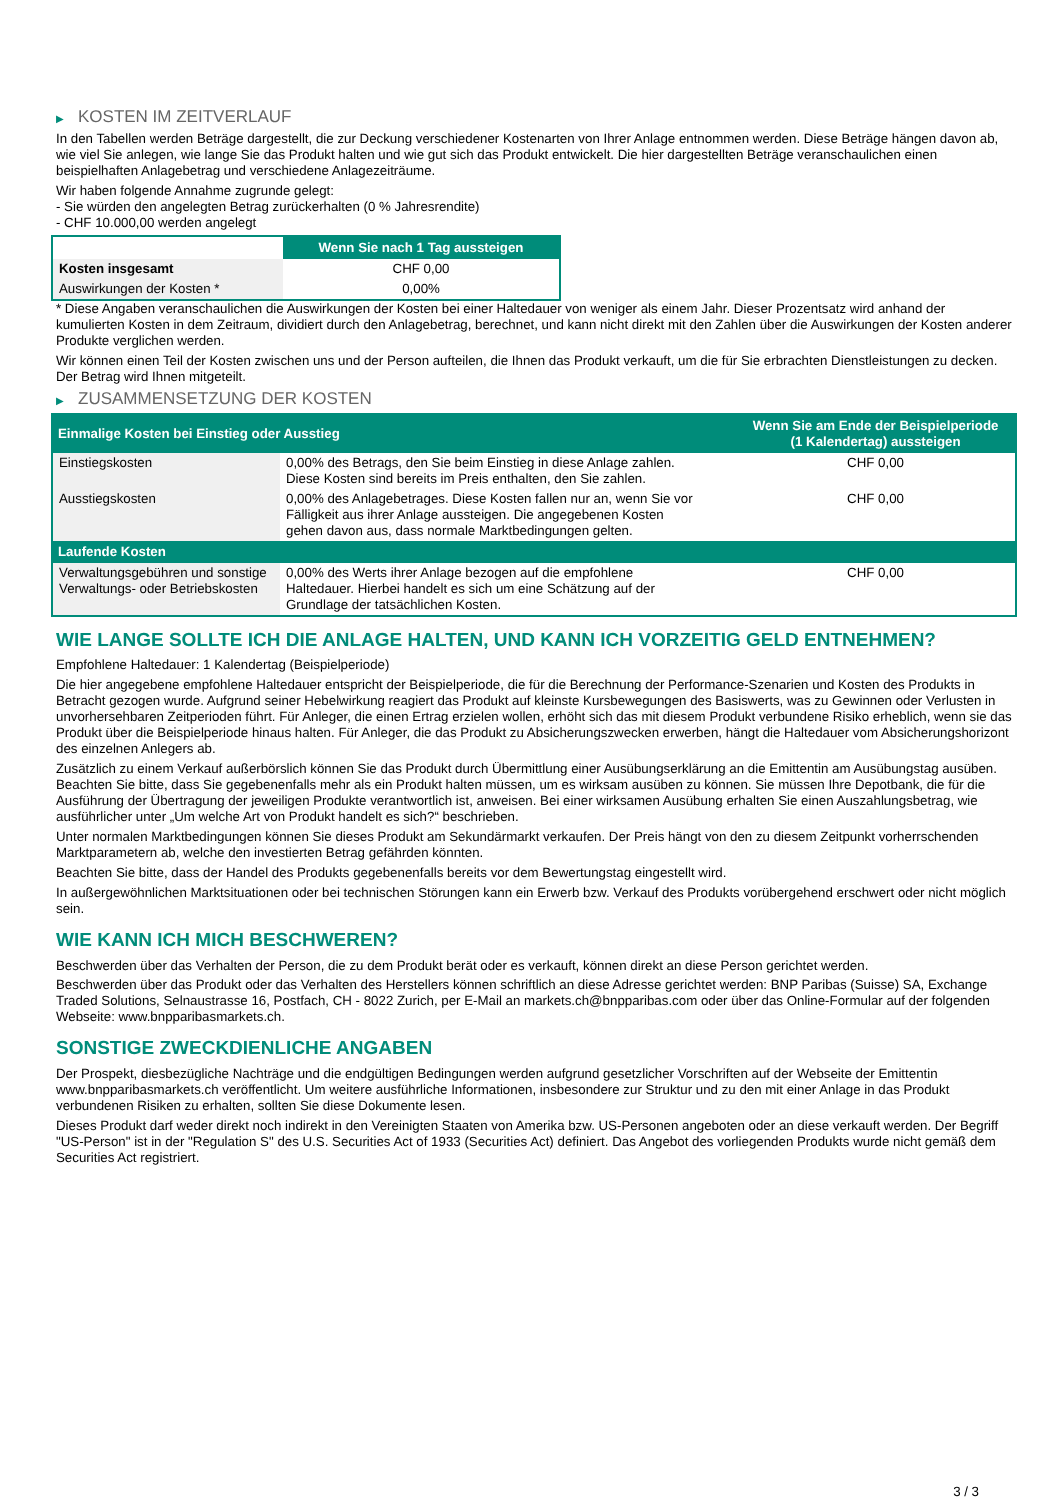▶ KOSTEN IM ZEITVERLAUF
In den Tabellen werden Beträge dargestellt, die zur Deckung verschiedener Kostenarten von Ihrer Anlage entnommen werden. Diese Beträge hängen davon ab, wie viel Sie anlegen, wie lange Sie das Produkt halten und wie gut sich das Produkt entwickelt. Die hier dargestellten Beträge veranschaulichen einen beispielhaften Anlagebetrag und verschiedene Anlagezeiträume.
Wir haben folgende Annahme zugrunde gelegt:
- Sie würden den angelegten Betrag zurückerhalten (0 % Jahresrendite)
- CHF 10.000,00 werden angelegt
| | Wenn Sie nach 1 Tag aussteigen |
| --- | --- |
| Kosten insgesamt | CHF 0,00 |
| Auswirkungen der Kosten * | 0,00% |
* Diese Angaben veranschaulichen die Auswirkungen der Kosten bei einer Haltedauer von weniger als einem Jahr. Dieser Prozentsatz wird anhand der kumulierten Kosten in dem Zeitraum, dividiert durch den Anlagebetrag, berechnet, und kann nicht direkt mit den Zahlen über die Auswirkungen der Kosten anderer Produkte verglichen werden.
Wir können einen Teil der Kosten zwischen uns und der Person aufteilen, die Ihnen das Produkt verkauft, um die für Sie erbrachten Dienstleistungen zu decken. Der Betrag wird Ihnen mitgeteilt.
▶ ZUSAMMENSETZUNG DER KOSTEN
| Einmalige Kosten bei Einstieg oder Ausstieg | | Wenn Sie am Ende der Beispielperiode (1 Kalendertag) aussteigen |
| --- | --- | --- |
| Einstiegskosten | 0,00% des Betrags, den Sie beim Einstieg in diese Anlage zahlen. Diese Kosten sind bereits im Preis enthalten, den Sie zahlen. | CHF 0,00 |
| Ausstiegskosten | 0,00% des Anlagebetrages. Diese Kosten fallen nur an, wenn Sie vor Fälligkeit aus ihrer Anlage aussteigen. Die angegebenen Kosten gehen davon aus, dass normale Marktbedingungen gelten. | CHF 0,00 |
| Laufende Kosten | | |
| Verwaltungsgebühren und sonstige Verwaltungs- oder Betriebskosten | 0,00% des Werts ihrer Anlage bezogen auf die empfohlene Haltedauer. Hierbei handelt es sich um eine Schätzung auf der Grundlage der tatsächlichen Kosten. | CHF 0,00 |
WIE LANGE SOLLTE ICH DIE ANLAGE HALTEN, UND KANN ICH VORZEITIG GELD ENTNEHMEN?
Empfohlene Haltedauer: 1 Kalendertag (Beispielperiode)
Die hier angegebene empfohlene Haltedauer entspricht der Beispielperiode, die für die Berechnung der Performance-Szenarien und Kosten des Produkts in Betracht gezogen wurde. Aufgrund seiner Hebelwirkung reagiert das Produkt auf kleinste Kursbewegungen des Basiswerts, was zu Gewinnen oder Verlusten in unvorhersehbaren Zeitperioden führt. Für Anleger, die einen Ertrag erzielen wollen, erhöht sich das mit diesem Produkt verbundene Risiko erheblich, wenn sie das Produkt über die Beispielperiode hinaus halten. Für Anleger, die das Produkt zu Absicherungszwecken erwerben, hängt die Haltedauer vom Absicherungshorizont des einzelnen Anlegers ab.
Zusätzlich zu einem Verkauf außerbörslich können Sie das Produkt durch Übermittlung einer Ausübungserklärung an die Emittentin am Ausübungstag ausüben. Beachten Sie bitte, dass Sie gegebenenfalls mehr als ein Produkt halten müssen, um es wirksam ausüben zu können. Sie müssen Ihre Depotbank, die für die Ausführung der Übertragung der jeweiligen Produkte verantwortlich ist, anweisen. Bei einer wirksamen Ausübung erhalten Sie einen Auszahlungsbetrag, wie ausführlicher unter „Um welche Art von Produkt handelt es sich?“ beschrieben.
Unter normalen Marktbedingungen können Sie dieses Produkt am Sekundärmarkt verkaufen. Der Preis hängt von den zu diesem Zeitpunkt vorherrschenden Marktparametern ab, welche den investierten Betrag gefährden könnten.
Beachten Sie bitte, dass der Handel des Produkts gegebenenfalls bereits vor dem Bewertungstag eingestellt wird.
In außergewöhnlichen Marktsituationen oder bei technischen Störungen kann ein Erwerb bzw. Verkauf des Produkts vorübergehend erschwert oder nicht möglich sein.
WIE KANN ICH MICH BESCHWEREN?
Beschwerden über das Verhalten der Person, die zu dem Produkt berät oder es verkauft, können direkt an diese Person gerichtet werden.
Beschwerden über das Produkt oder das Verhalten des Herstellers können schriftlich an diese Adresse gerichtet werden: BNP Paribas (Suisse) SA, Exchange Traded Solutions, Selnaustrasse 16, Postfach, CH - 8022 Zurich, per E-Mail an markets.ch@bnpparibas.com oder über das Online-Formular auf der folgenden Webseite: www.bnpparibasmarkets.ch.
SONSTIGE ZWECKDIENLICHE ANGABEN
Der Prospekt, diesbezügliche Nachträge und die endgültigen Bedingungen werden aufgrund gesetzlicher Vorschriften auf der Webseite der Emittentin www.bnpparibasmarkets.ch veröffentlicht. Um weitere ausführliche Informationen, insbesondere zur Struktur und zu den mit einer Anlage in das Produkt verbundenen Risiken zu erhalten, sollten Sie diese Dokumente lesen.
Dieses Produkt darf weder direkt noch indirekt in den Vereinigten Staaten von Amerika bzw. US-Personen angeboten oder an diese verkauft werden. Der Begriff "US-Person" ist in der "Regulation S" des U.S. Securities Act of 1933 (Securities Act) definiert. Das Angebot des vorliegenden Produkts wurde nicht gemäß dem Securities Act registriert.
3 / 3